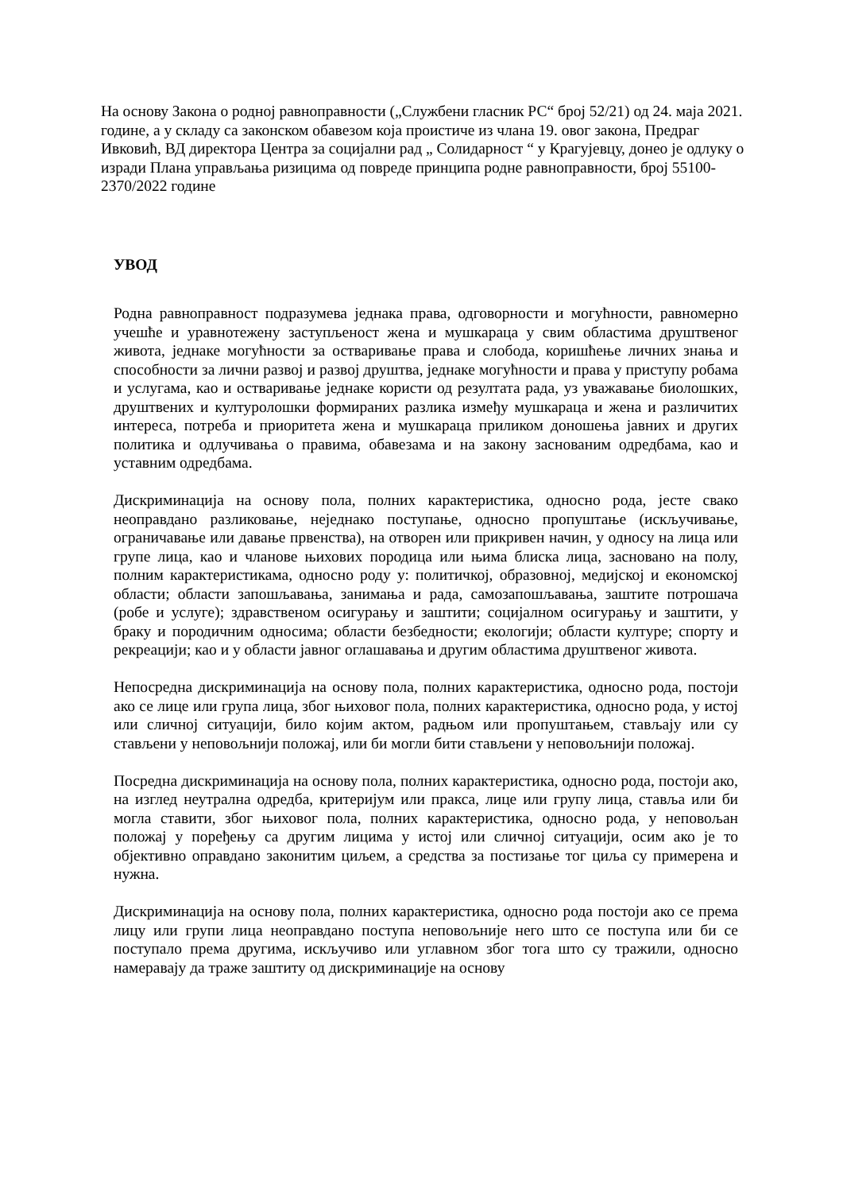На основу Закона о родној равноправности („Службени гласник РС“ број 52/21) од 24. маја 2021. године, а у складу са законском обавезом која проистиче из члана 19. овог закона, Предраг Ивковић, ВД директора Центра за социјални рад „ Солидарност “ у Крагујевцу, донео је одлуку о изради Плана управљања ризицима од повреде принципа родне равноправности, број 55100-2370/2022 године
УВОД
Родна равноправност подразумева једнака права, одговорности и могућности, равномерно учешће и уравнотежену заступљеност жена и мушкараца у свим областима друштвеног живота, једнаке могућности за остваривање права и слобода, коришћење личних знања и способности за лични развој и развој друштва, једнаке могућности и права у приступу робама и услугама, као и остваривање једнаке користи од резултата рада, уз уважавање биолошких, друштвених и културолошки формираних разлика између мушкараца и жена и различитих интереса, потреба и приоритета жена и мушкараца приликом доношења јавних и других политика и одлучивања о правима, обавезама и на закону заснованим одредбама, као и уставним одредбама.
Дискриминација на основу пола, полних карактеристика, односно рода, јесте свако неоправдано разликовање, неједнако поступање, односно пропуштање (искључивање, ограничавање или давање првенства), на отворен или прикривен начин, у односу на лица или групе лица, као и чланове њихових породица или њима блиска лица, засновано на полу, полним карактеристикама, односно роду у: политичкој, образовној, медијској и економској области; области запошљавања, занимања и рада, самозапошљавања, заштите потрошача (робе и услуге); здравственом осигурању и заштити; социјалном осигурању и заштити, у браку и породичним односима; области безбедности; екологији; области културе; спорту и рекреацији; као и у области јавног оглашавања и другим областима друштвеног живота.
Непосредна дискриминација на основу пола, полних карактеристика, односно рода, постоји ако се лице или група лица, због њиховог пола, полних карактеристика, односно рода, у истој или сличној ситуацији, било којим актом, радњом или пропуштањем, стављају или су стављени у неповољнији положај, или би могли бити стављени у неповољнији положај.
Посредна дискриминација на основу пола, полних карактеристика, односно рода, постоји ако, на изглед неутрална одредба, критеријум или пракса, лице или групу лица, ставља или би могла ставити, због њиховог пола, полних карактеристика, односно рода, у неповољан положај у поређењу са другим лицима у истој или сличној ситуацији, осим ако је то објективно оправдано законитим циљем, а средства за постизање тог циља су примерена и нужна.
Дискриминација на основу пола, полних карактеристика, односно рода постоји ако се према лицу или групи лица неоправдано поступа неповољније него што се поступа или би се поступало према другима, искључиво или углавном због тога што су тражили, односно намеравају да траже заштиту од дискриминације на основу